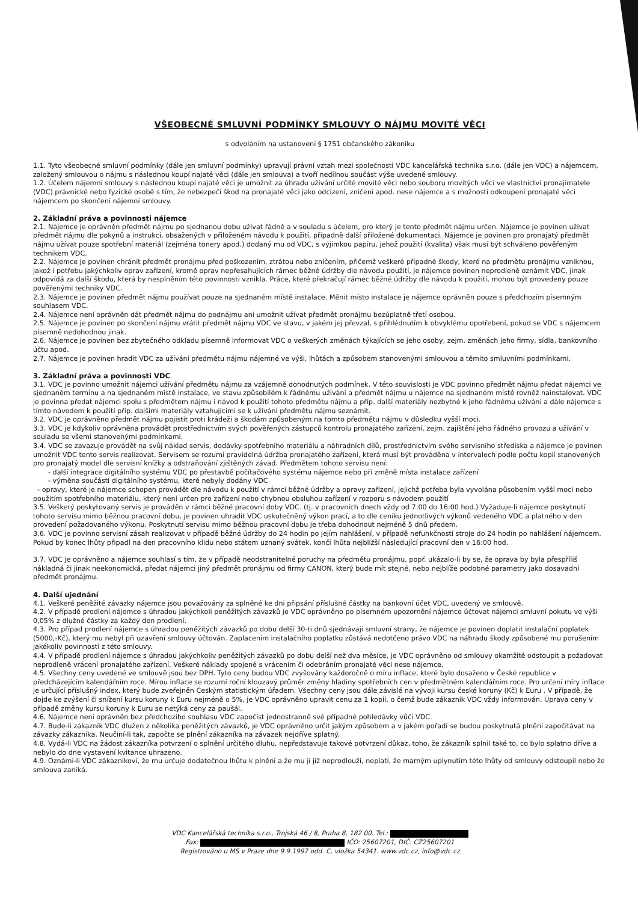VŠEOBECNÉ SMLUVNÍ PODMÍNKY SMLOUVY O NÁJMU MOVITÉ VĚCI
s odvoláním na ustanovení § 1751 občanského zákoníku
1.1. Tyto všeobecné smluvní podmínky (dále jen smluvní podmínky) upravují právní vztah mezi společnosti VDC kancelářská technika s.r.o. (dále jen VDC) a nájemcem, založený smlouvou o nájmu s následnou koupí najaté věci (dále jen smlouva) a tvoří nedílnou součást výše uvedené smlouvy.
1.2. Účelem nájemní smlouvy s následnou koupí najaté věci je umožnit za úhradu užívání určité movité věci nebo souboru movitých věcí ve vlastnictví pronajímatele (VDC) právnické nebo fyzické osobě s tím, že nebezpečí škod na pronajaté věci jako odcizení, zničení apod. nese nájemce a s možností odkoupení pronajaté věci nájemcem po skončení nájemní smlouvy.
2. Základní práva a povinnosti nájemce
2.1. Nájemce je oprávněn předmět nájmu po sjednanou dobu užívat řádně a v souladu s účelem, pro který je tento předmět nájmu určen. Nájemce je povinen užívat předmět nájmu dle pokynů a instrukcí, obsažených v přiloženém návodu k použití, případně další přiložené dokumentaci. Nájemce je povinen pro pronajatý předmět nájmu užívat pouze spotřební materiál (zejména tonery apod.) dodaný mu od VDC, s výjimkou papíru, jehož použití (kvalita) však musí být schváleno pověřeným technikem VDC.
2.2. Nájemce je povinen chránit předmět pronájmu před poškozením, ztrátou nebo zničením, přičemž veškeré případné škody, které na předmětu pronájmu vzniknou, jakož i potřebu jakýchkoliv oprav zařízení, kromě oprav nepřesahujících rámec běžné údržby dle návodu použití, je nájemce povinen neprodleně oznámit VDC, jinak odpovídá za další škodu, která by nesplněním této povinnosti vznikla. Práce, které překračují rámec běžné údržby dle návodu k použití, mohou být provedeny pouze pověřenými techniky VDC.
2.3. Nájemce je povinen předmět nájmu používat pouze na sjednaném místě instalace. Měnit místo instalace je nájemce oprávněn pouze s předchozím písemným souhlasem VDC.
2.4. Nájemce není oprávněn dát předmět nájmu do podnájmu ani umožnit užívat předmět pronájmu bezúplatně třetí osobou.
2.5. Nájemce je povinen po skončení nájmu vrátit předmět nájmu VDC ve stavu, v jakém jej převzal, s přihlédnutím k obvyklému opotřebení, pokud se VDC s nájemcem písemně nedohodnou jinak.
2.6. Nájemce je povinen bez zbytečného odkladu písemně informovat VDC o veškerých změnách týkajících se jeho osoby, zejm. změnách jeho firmy, sídla, bankovního účtu apod.
2.7. Nájemce je povinen hradit VDC za užívání předmětu nájmu nájemné ve výši, lhůtách a způsobem stanovenými smlouvou a těmito smluvními podmínkami.
3. Základní práva a povinnosti VDC
3.1. VDC je povinno umožnit nájemci užívání předmětu nájmu za vzájemně dohodnutých podmínek. V této souvislosti je VDC povinno předmět nájmu předat nájemci ve sjednaném termínu a na sjednaném místě instalace, ve stavu způsobilém k řádnému užívání a předmět nájmu u nájemce na sjednaném místě rovněž nainstalovat. VDC je povinna předat nájemci spolu s předmětem nájmu i návod k použití tohoto předmětu nájmu a příp. další materiály nezbytné k jeho řádnému užívání a dále nájemce s tímto návodem k použití příp. dalšími materiály vztahujícími se k užívání předmětu nájmu seznámit.
3.2. VDC je oprávněno předmět nájmu pojistit proti krádeži a škodám způsobeným na tomto předmětu nájmu v důsledku vyšší moci.
3.3. VDC je kdykoliv oprávněna provádět prostřednictvím svých pověřených zástupců kontrolu pronajatého zařízení, zejm. zajištění jeho řádného provozu a užívání v souladu se všemi stanovenými podmínkami.
3.4. VDC se zavazuje provádět na svůj náklad servis, dodávky spotřebního materiálu a náhradních dílů, prostřednictvím svého servisního střediska a nájemce je povinen umožnit VDC tento servis realizovat. Servisem se rozumí pravidelná údržba pronajatého zařízení, která musí být prováděna v intervalech podle počtu kopií stanovených pro pronajatý model dle servisní knížky a odstraňování zjištěných závad. Předmětem tohoto servisu není:
- další integrace digitálního systému VDC po přestavbě počítačového systému nájemce nebo při změně místa instalace zařízení
- výměna součástí digitálního systému, které nebyly dodány VDC
- opravy, které je nájemce schopen provádět dle návodu k použití v rámci běžné údržby a opravy zařízení, jejichž potřeba byla vyvolána působením vyšší moci nebo použitím spotřebního materiálu, který není určen pro zařízení nebo chybnou obsluhou zařízení v rozporu s návodem použití
3.5. Veškerý poskytovaný servis je prováděn v rámci běžné pracovní doby VDC. (tj. v pracovních dnech vždy od 7:00 do 16:00 hod.) Vyžaduje-li nájemce poskytnutí tohoto servisu mimo běžnou pracovní dobu, je povinen uhradit VDC uskutečněný výkon prací, a to dle ceníku jednotlivých výkonů vedeného VDC a platného v den provedení požadovaného výkonu. Poskytnutí servisu mimo běžnou pracovní dobu je třeba dohodnout nejméně 5 dnů předem.
3.6. VDC je povinno servisní zásah realizovat v případě běžné údržby do 24 hodin po jejím nahlášení, v případě nefunkčnosti stroje do 24 hodin po nahlášení nájemcem. Pokud by konec lhůty připadl na den pracovního klidu nebo státem uznaný svátek, končí lhůta nejbližší následující pracovní den v 16:00 hod.
3.7. VDC je oprávněno a nájemce souhlasí s tím, že v případě neodstranitelné poruchy na předmětu pronájmu, popř. ukázalo-li by se, že oprava by byla přespříliš nákladná či jinak neekonomická, předat nájemci jiný předmět pronájmu od firmy CANON, který bude mít stejné, nebo nejblíže podobné parametry jako dosavadní předmět pronájmu.
4. Další ujednání
4.1. Veškeré peněžité závazky nájemce jsou považovány za splněné ke dni připsání příslušné částky na bankovní účet VDC, uvedený ve smlouvě.
4.2. V případě prodlení nájemce s úhradou jakýchkoli peněžitých závazků je VDC oprávněno po písemném upozornění nájemce účtovat nájemci smluvní pokutu ve výši 0,05% z dlužné částky za každý den prodlení.
4.3. Pro případ prodlení nájemce s úhradou peněžitých závazků po dobu delší 30-ti dnů sjednávají smluvní strany, že nájemce je povinen doplatit instalační poplatek (5000,-Kč), který mu nebyl při uzavření smlouvy účtován. Zaplacením instalačního poplatku zůstává nedotčeno právo VDC na náhradu škody způsobené mu porušením jakékoliv povinnosti z této smlouvy.
4.4. V případě prodlení nájemce s úhradou jakýchkoliv peněžitých závazků po dobu delší než dva měsíce, je VDC oprávněno od smlouvy okamžitě odstoupit a požadovat neprodleně vrácení pronajatého zařízení. Veškeré náklady spojené s vrácením či odebráním pronajaté věci nese nájemce.
4.5. Všechny ceny uvedené ve smlouvě jsou bez DPH. Tyto ceny budou VDC zvyšovány každoročně o míru inflace, které bylo dosaženo v České republice v předcházejícím kalendářním roce. Mírou inflace se rozumí roční klouzavý průměr změny hladiny spotřebních cen v předmětném kalendářním roce. Pro určení míry inflace je určující příslušný index, který bude zveřejněn Českým statistickým úřadem. Všechny ceny jsou dále závislé na vývoji kursu české koruny (Kč) k Euru . V případě, že dojde ke zvýšení či snížení kursu koruny k Euru nejméně o 5%, je VDC oprávněno upravit cenu za 1 kopii, o čemž bude zákazník VDC vždy informován. Úprava ceny v případě změny kursu koruny k Euru se netýká ceny za paušál.
4.6. Nájemce není oprávněn bez předchozího souhlasu VDC započíst jednostranně své případné pohledávky vůči VDC.
4.7. Bude-li zákazník VDC dlužen z několika peněžitých závazků, je VDC oprávněno určit jakým způsobem a v jakém pořadí se budou poskytnutá plnění započítávat na závazky zákazníka. Neučiní-li tak, započte se plnění zákazníka na závazek nejdříve splatný.
4.8. Vydá-li VDC na žádost zákazníka potvrzení o splnění určitého dluhu, nepředstavuje takové potvrzení důkaz, toho, že zákazník splnil také to, co bylo splatno dříve a nebylo do dne vystavení kvitance uhrazeno.
4.9. Oznámí-li VDC zákazníkovi, že mu určuje dodatečnou lhůtu k plnění a že mu ji již neprodlouží, neplatí, že marným uplynutím této lhůty od smlouvy odstoupil nebo že smlouva zaniká.
VDC Kancelářská technika s.r.o., Trojská 46 / 8, Praha 8, 182 00. Tel.:
Fax: IČO: 25607201, DIČ: CZ25607201
Registrováno u MS v Praze dne 9.9.1997 odd. C, vložka 54341. www.vdc.cz, info@vdc.cz